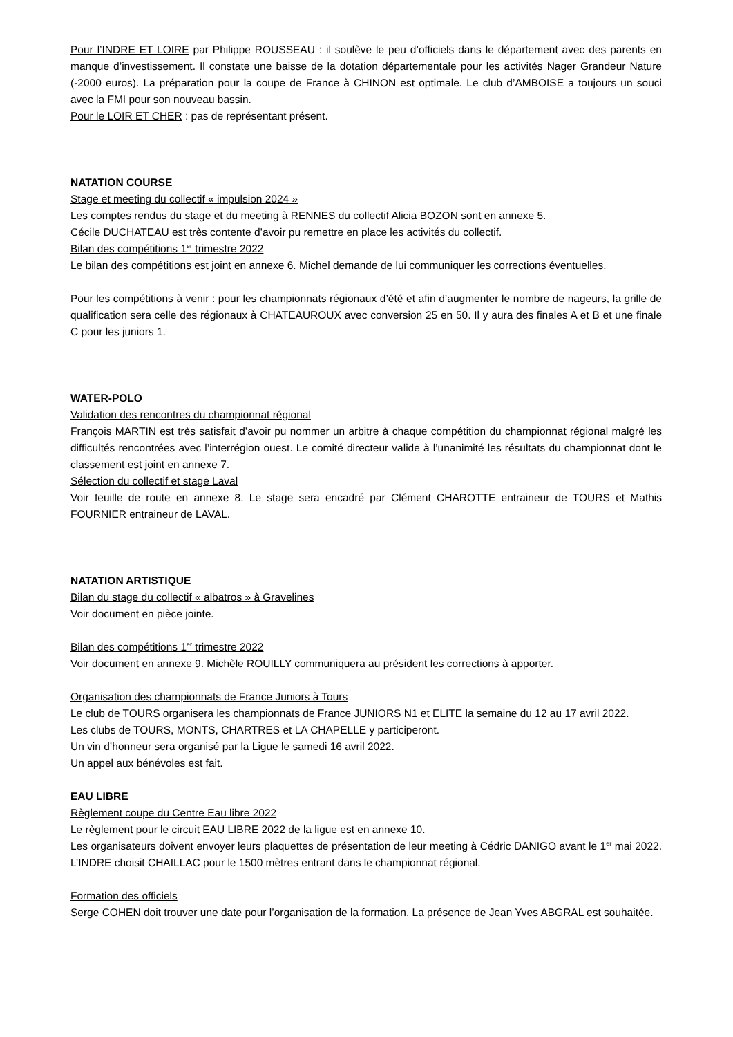Pour l’INDRE ET LOIRE par Philippe ROUSSEAU : il soulève le peu d’officiels dans le département avec des parents en manque d’investissement. Il constate une baisse de la dotation départementale pour les activités Nager Grandeur Nature (-2000 euros). La préparation pour la coupe de France à CHINON est optimale. Le club d’AMBOISE a toujours un souci avec la FMI pour son nouveau bassin.
Pour le LOIR ET CHER : pas de représentant présent.
NATATION COURSE
Stage et meeting du collectif « impulsion 2024 »
Les comptes rendus du stage et du meeting à RENNES du collectif Alicia BOZON sont en annexe 5.
Cécile DUCHATEAU est très contente d’avoir pu remettre en place les activités du collectif.
Bilan des compétitions 1<sup>er</sup> trimestre 2022
Le bilan des compétitions est joint en annexe 6. Michel demande de lui communiquer les corrections éventuelles.
Pour les compétitions à venir : pour les championnats régionaux d’été et afin d’augmenter le nombre de nageurs, la grille de qualification sera celle des régionaux à CHATEAUROUX avec conversion 25 en 50. Il y aura des finales A et B et une finale C pour les juniors 1.
WATER-POLO
Validation des rencontres du championnat régional
François MARTIN est très satisfait d’avoir pu nommer un arbitre à chaque compétition du championnat régional malgré les difficultés rencontrées avec l’interrégion ouest. Le comité directeur valide à l’unanimité les résultats du championnat dont le classement est joint en annexe 7.
Sélection du collectif et stage Laval
Voir feuille de route en annexe 8. Le stage sera encadré par Clément CHAROTTE entraineur de TOURS et Mathis FOURNIER entraineur de LAVAL.
NATATION ARTISTIQUE
Bilan du stage du collectif « albatros » à Gravelines
Voir document en pièce jointe.
Bilan des compétitions 1<sup>er</sup> trimestre 2022
Voir document en annexe 9. Michèle ROUILLY communiquera au président les corrections à apporter.
Organisation des championnats de France Juniors à Tours
Le club de TOURS organisera les championnats de France JUNIORS N1 et ELITE la semaine du 12 au 17 avril 2022.
Les clubs de TOURS, MONTS, CHARTRES et LA CHAPELLE y participeront.
Un vin d’honneur sera organisé par la Ligue le samedi 16 avril 2022.
Un appel aux bénévoles est fait.
EAU LIBRE
Règlement coupe du Centre Eau libre 2022
Le règlement pour le circuit EAU LIBRE 2022 de la ligue est en annexe 10.
Les organisateurs doivent envoyer leurs plaquettes de présentation de leur meeting à Cédric DANIGO avant le 1<sup>er</sup> mai 2022. L’INDRE choisit CHAILLAC pour le 1500 mètres entrant dans le championnat régional.
Formation des officiels
Serge COHEN doit trouver une date pour l’organisation de la formation. La présence de Jean Yves ABGRAL est souhaitée.